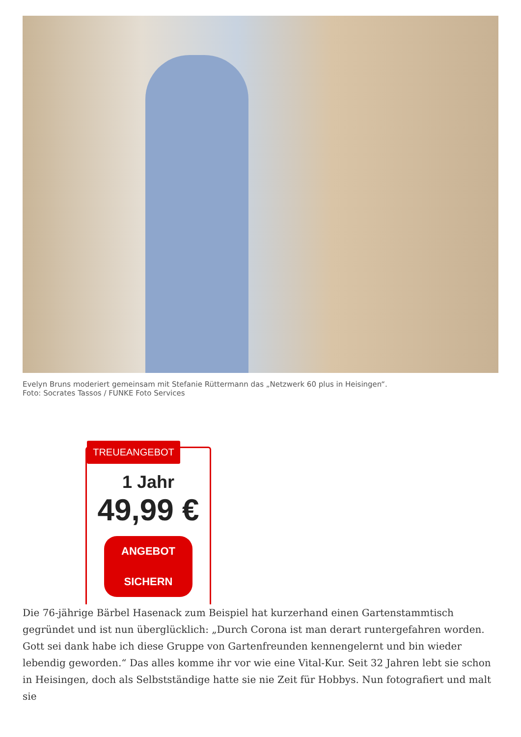Evelyn Bruns moderiert gemeinsam mit Stefanie Rüttermann das „Netzwerk 60 plus in Heisingen“.
Foto: Socrates Tassos / FUNKE Foto Services
TREUEANGEBOT
1 Jahr
49,99 €
ANGEBOT
SICHERN
Die 76-jährige Bärbel Hasenack zum Beispiel hat kurzerhand einen Gartenstammtisch gegründet und ist nun überglücklich: „Durch Corona ist man derart runtergefahren worden. Gott sei dank habe ich diese Gruppe von Gartenfreunden kennengelernt und bin wieder lebendig geworden.“ Das alles komme ihr vor wie eine Vital-Kur. Seit 32 Jahren lebt sie schon in Heisingen, doch als Selbstständige hatte sie nie Zeit für Hobbys. Nun fotografiert und malt sie